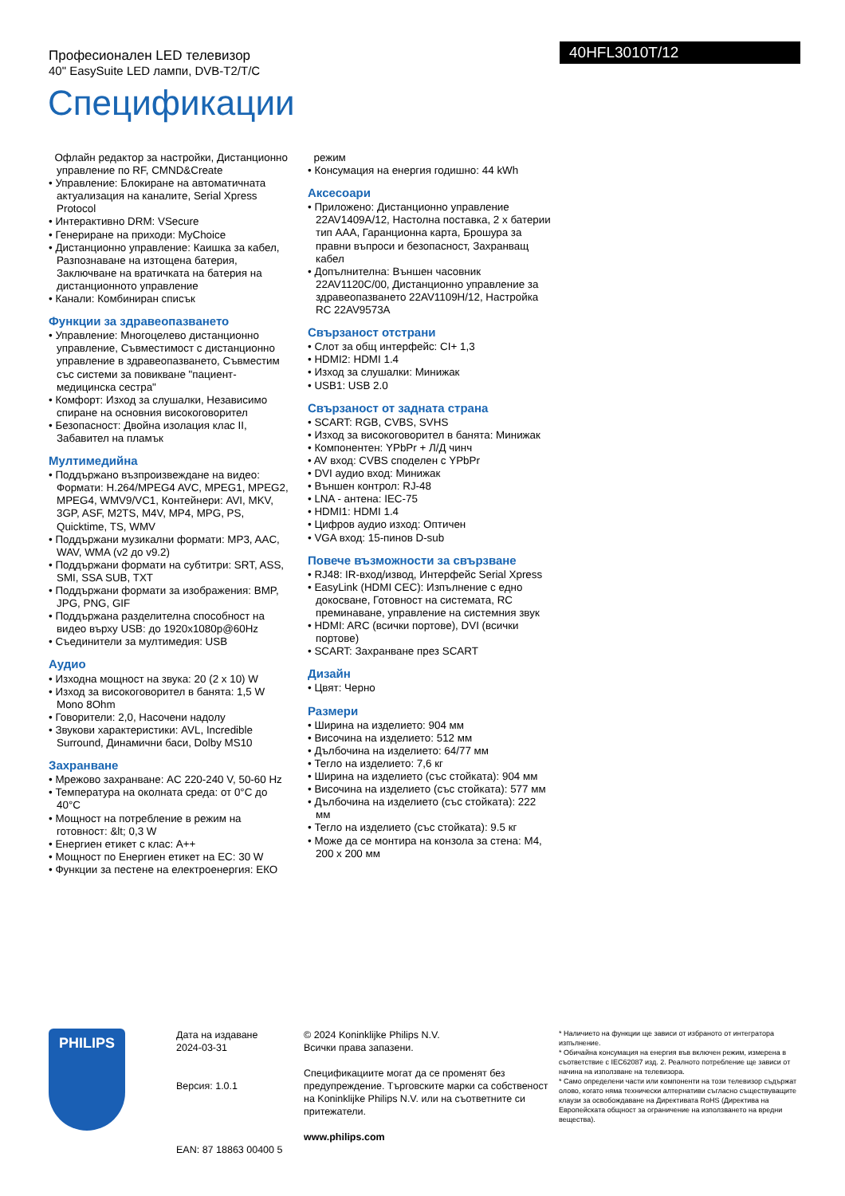Професионален LED телевизор
40" EasySuite LED лампи, DVB-T2/T/C
40HFL3010T/12
Спецификации
Офлайн редактор за настройки, Дистанционно управление по RF, CMND&Create
• Управление: Блокиране на автоматичната актуализация на каналите, Serial Xpress Protocol
• Интерактивно DRM: VSecure
• Генериране на приходи: MyChoice
• Дистанционно управление: Каишка за кабел, Разпознаване на изтощена батерия, Заключване на вратичката на батерия на дистанционното управление
• Канали: Комбиниран списък
Функции за здравеопазването
• Управление: Многоцелево дистанционно управление, Съвместимост с дистанционно управление в здравеопазването, Съвместим със системи за повикване "пациент-медицинска сестра"
• Комфорт: Изход за слушалки, Независимо спиране на основния високоговорител
• Безопасност: Двойна изолация клас II, Забавител на пламък
Мултимедийна
• Поддържано възпроизвеждане на видео: Формати: H.264/MPEG4 AVC, MPEG1, MPEG2, MPEG4, WMV9/VC1, Контейнери: AVI, MKV, 3GP, ASF, M2TS, M4V, MP4, MPG, PS, Quicktime, TS, WMV
• Поддържани музикални формати: MP3, AAC, WAV, WMA (v2 до v9.2)
• Поддържани формати на субтитри: SRT, ASS, SMI, SSA SUB, TXT
• Поддържани формати за изображения: BMP, JPG, PNG, GIF
• Поддържана разделителна способност на видео върху USB: до 1920x1080p@60Hz
• Съединители за мултимедия: USB
Аудио
• Изходна мощност на звука: 20 (2 x 10) W
• Изход за високоговорител в банята: 1,5 W Mono 8Ohm
• Говорители: 2,0, Насочени надолу
• Звукови характеристики: AVL, Incredible Surround, Динамични баси, Dolby MS10
Захранване
• Мрежово захранване: AC 220-240 V, 50-60 Hz
• Температура на околната среда: от 0°C до 40°C
• Мощност на потребление в режим на готовност: &lt; 0,3 W
• Енергиен етикет с клас: A++
• Мощност по Енергиен етикет на ЕС: 30 W
• Функции за пестене на електроенергия: ЕКО
режим
• Консумация на енергия годишно: 44 kWh
Аксесоари
• Приложено: Дистанционно управление 22AV1409A/12, Настолна поставка, 2 x батерии тип AAA, Гаранционна карта, Брошура за правни въпроси и безопасност, Захранващ кабел
• Допълнителна: Външен часовник 22AV1120C/00, Дистанционно управление за здравеопазването 22AV1109H/12, Настройка RC 22AV9573A
Свързаност отстрани
• Слот за общ интерфейс: CI+ 1,3
• HDMI2: HDMI 1.4
• Изход за слушалки: Минижак
• USB1: USB 2.0
Свързаност от задната страна
• SCART: RGB, CVBS, SVHS
• Изход за високоговорител в банята: Минижак
• Компонентен: YPbPr + Л/Д чинч
• AV вход: CVBS споделен с YPbPr
• DVI аудио вход: Минижак
• Външен контрол: RJ-48
• LNA - антена: IEC-75
• HDMI1: HDMI 1.4
• Цифров аудио изход: Оптичен
• VGA вход: 15-пинов D-sub
Повече възможности за свързване
• RJ48: IR-вход/извод, Интерфейс Serial Xpress
• EasyLink (HDMI CEC): Изпълнение с едно докосване, Готовност на системата, RC преминаване, управление на системния звук
• HDMI: ARC (всички портове), DVI (всички портове)
• SCART: Захранване през SCART
Дизайн
• Цвят: Черно
Размери
• Ширина на изделието: 904 мм
• Височина на изделието: 512 мм
• Дълбочина на изделието: 64/77 мм
• Тегло на изделието: 7,6 кг
• Ширина на изделието (със стойката): 904 мм
• Височина на изделието (със стойката): 577 мм
• Дълбочина на изделието (със стойката): 222 мм
• Тегло на изделието (със стойката): 9.5 кг
• Може да се монтира на конзола за стена: M4, 200 x 200 мм
PHILIPS
Дата на издаване
2024-03-31
Версия: 1.0.1
EAN: 87 18863 00400 5
© 2024 Koninklijke Philips N.V.
Всички права запазени.
Спецификациите могат да се променят без предупреждение. Търговските марки са собственост на Koninklijke Philips N.V. или на съответните си притежатели.
www.philips.com
* Наличието на функции ще зависи от избраното от интегратора изпълнение.
* Обичайна консумация на енергия във включен режим, измерена в съответствие с IEC62087 изд. 2. Реалното потребление ще зависи от начина на използване на телевизора.
* Само определени части или компоненти на този телевизор съдържат олово, когато няма технически алтернативи съгласно съществуващите клаузи за освобождаване на Директивата RoHS (Директива на Европейската общност за ограничение на използването на вредни вещества).